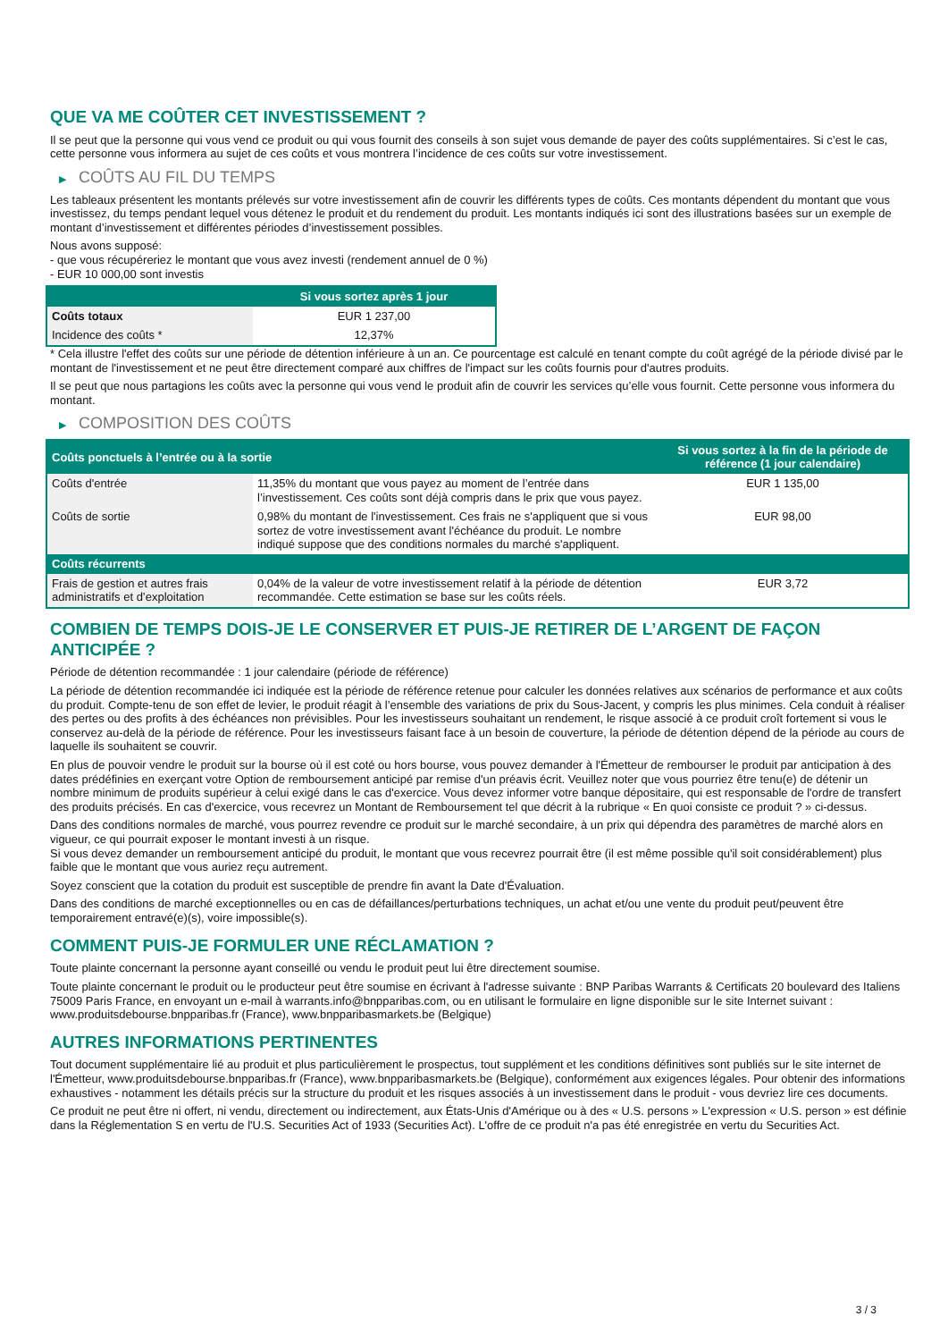QUE VA ME COÛTER CET INVESTISSEMENT ?
Il se peut que la personne qui vous vend ce produit ou qui vous fournit des conseils à son sujet vous demande de payer des coûts supplémentaires. Si c’est le cas, cette personne vous informera au sujet de ces coûts et vous montrera l’incidence de ces coûts sur votre investissement.
▶ COÛTS AU FIL DU TEMPS
Les tableaux présentent les montants prélevés sur votre investissement afin de couvrir les différents types de coûts. Ces montants dépendent du montant que vous investissez, du temps pendant lequel vous détenez le produit et du rendement du produit. Les montants indiqués ici sont des illustrations basées sur un exemple de montant d’investissement et différentes périodes d’investissement possibles.
Nous avons supposé:
- que vous récupéreriez le montant que vous avez investi (rendement annuel de 0 %)
- EUR 10 000,00 sont investis
| | Si vous sortez après 1 jour |
| --- | --- |
| Coûts totaux | EUR 1 237,00 |
| Incidence des coûts * | 12,37% |
* Cela illustre l'effet des coûts sur une période de détention inférieure à un an. Ce pourcentage est calculé en tenant compte du coût agrégé de la période divisé par le montant de l'investissement et ne peut être directement comparé aux chiffres de l'impact sur les coûts fournis pour d'autres produits.
Il se peut que nous partagions les coûts avec la personne qui vous vend le produit afin de couvrir les services qu’elle vous fournit. Cette personne vous informera du montant.
▶ COMPOSITION DES COÛTS
| Coûts ponctuels à l’entrée ou à la sortie | | Si vous sortez à la fin de la période de référence (1 jour calendaire) |
| --- | --- | --- |
| Coûts d'entrée | 11,35% du montant que vous payez au moment de l’entrée dans l’investissement. Ces coûts sont déjà compris dans le prix que vous payez. | EUR 1 135,00 |
| Coûts de sortie | 0,98% du montant de l'investissement. Ces frais ne s'appliquent que si vous sortez de votre investissement avant l'échéance du produit. Le nombre indiqué suppose que des conditions normales du marché s'appliquent. | EUR 98,00 |
| Coûts récurrents | | |
| Frais de gestion et autres frais administratifs et d’exploitation | 0,04% de la valeur de votre investissement relatif à la période de détention recommandée. Cette estimation se base sur les coûts réels. | EUR 3,72 |
COMBIEN DE TEMPS DOIS-JE LE CONSERVER ET PUIS-JE RETIRER DE L’ARGENT DE FAÇON ANTICIPÉE ?
Période de détention recommandée : 1 jour calendaire (période de référence)
La période de détention recommandée ici indiquée est la période de référence retenue pour calculer les données relatives aux scénarios de performance et aux coûts du produit. Compte-tenu de son effet de levier, le produit réagit à l’ensemble des variations de prix du Sous-Jacent, y compris les plus minimes. Cela conduit à réaliser des pertes ou des profits à des échéances non prévisibles. Pour les investisseurs souhaitant un rendement, le risque associé à ce produit croît fortement si vous le conservez au-delà de la période de référence. Pour les investisseurs faisant face à un besoin de couverture, la période de détention dépend de la période au cours de laquelle ils souhaitent se couvrir.
En plus de pouvoir vendre le produit sur la bourse où il est coté ou hors bourse, vous pouvez demander à l'Émetteur de rembourser le produit par anticipation à des dates prédéfinies en exerçant votre Option de remboursement anticipé par remise d'un préavis écrit. Veuillez noter que vous pourriez être tenu(e) de détenir un nombre minimum de produits supérieur à celui exigé dans le cas d'exercice. Vous devez informer votre banque dépositaire, qui est responsable de l'ordre de transfert des produits précisés. En cas d'exercice, vous recevrez un Montant de Remboursement tel que décrit à la rubrique « En quoi consiste ce produit ? » ci-dessus.
Dans des conditions normales de marché, vous pourrez revendre ce produit sur le marché secondaire, à un prix qui dépendra des paramètres de marché alors en vigueur, ce qui pourrait exposer le montant investi à un risque.
Si vous devez demander un remboursement anticipé du produit, le montant que vous recevrez pourrait être (il est même possible qu'il soit considérablement) plus faible que le montant que vous auriez reçu autrement.
Soyez conscient que la cotation du produit est susceptible de prendre fin avant la Date d'Évaluation.
Dans des conditions de marché exceptionnelles ou en cas de défaillances/perturbations techniques, un achat et/ou une vente du produit peut/peuvent être temporairement entravé(e)(s), voire impossible(s).
COMMENT PUIS-JE FORMULER UNE RÉCLAMATION ?
Toute plainte concernant la personne ayant conseillé ou vendu le produit peut lui être directement soumise.
Toute plainte concernant le produit ou le producteur peut être soumise en écrivant à l'adresse suivante : BNP Paribas Warrants & Certificats 20 boulevard des Italiens 75009 Paris France, en envoyant un e-mail à warrants.info@bnpparibas.com, ou en utilisant le formulaire en ligne disponible sur le site Internet suivant : www.produitsdebourse.bnpparibas.fr (France), www.bnpparibasmarkets.be (Belgique)
AUTRES INFORMATIONS PERTINENTES
Tout document supplémentaire lié au produit et plus particulièrement le prospectus, tout supplément et les conditions définitives sont publiés sur le site internet de l'Émetteur, www.produitsdebourse.bnpparibas.fr (France), www.bnpparibasmarkets.be (Belgique), conformément aux exigences légales. Pour obtenir des informations exhaustives - notamment les détails précis sur la structure du produit et les risques associés à un investissement dans le produit - vous devriez lire ces documents.
Ce produit ne peut être ni offert, ni vendu, directement ou indirectement, aux États-Unis d'Amérique ou à des « U.S. persons » L'expression « U.S. person » est définie dans la Réglementation S en vertu de l'U.S. Securities Act of 1933 (Securities Act). L'offre de ce produit n'a pas été enregistrée en vertu du Securities Act.
3 / 3